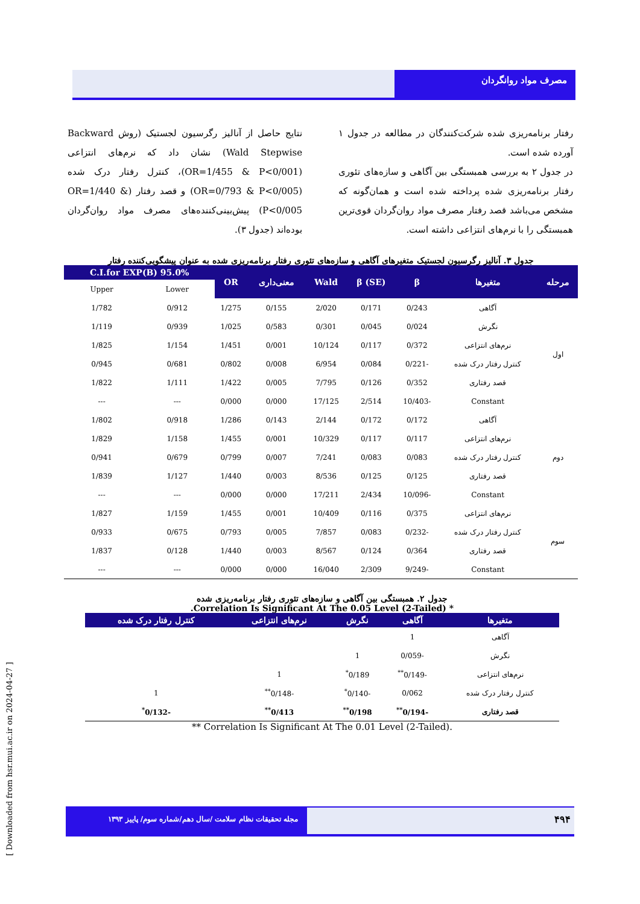مصرف مواد روانگردان
رفتار برنامه‌ریزی شده شرکت‌کنندگان در مطالعه در جدول ۱ آورده شده است.
در جدول ۲ به بررسی همبستگی بین آگاهی و سازه‌های تئوری رفتار برنامه‌ریزی شده پرداخته شده است و همان‌گونه که مشخص می‌باشد قصد رفتار مصرف مواد روان‌گردان قوی‌ترین همبستگی را با نرم‌های انتزاعی داشته است.
نتایج حاصل از آنالیز رگرسیون لجستیک (روش Backward Wald Stepwise) نشان داد که نرم‌های انتزاعی (OR=1/455 & P<0/001)، کنترل رفتار درک شده (OR=0/793 & P<0/005) و قصد رفتار (OR=1/440 & P<0/005) پیش‌بینی‌کننده‌های مصرف مواد روان‌گردان بوده‌اند (جدول ۳).
جدول ۳. آنالیز رگرسیون لجستیک متغیرهای آگاهی و سازه‌های تئوری رفتار برنامه‌ریزی شده به عنوان پیشگویی‌کننده رفتار
| مرحله | متغیرها | β | β (SE) | Wald | معنی‌داری | OR | 95.0% C.I.for EXP(B) | |
| --- | --- | --- | --- | --- | --- | --- | --- | --- |
| | | | | | | | Lower | Upper |
| اول | آگاهی | 0/243 | 0/171 | 2/020 | 0/155 | 1/275 | 0/912 | 1/782 |
| | نگرش | 0/024 | 0/045 | 0/301 | 0/583 | 1/025 | 0/939 | 1/119 |
| | نرم‌های انتزاعی | 0/372 | 0/117 | 10/124 | 0/001 | 1/451 | 1/154 | 1/825 |
| | کنترل رفتار درک شده | -0/221 | 0/084 | 6/954 | 0/008 | 0/802 | 0/681 | 0/945 |
| | قصد رفتاری | 0/352 | 0/126 | 7/795 | 0/005 | 1/422 | 1/111 | 1/822 |
| | Constant | -10/403 | 2/514 | 17/125 | 0/000 | 0/000 | --- | --- |
| دوم | آگاهی | 0/172 | 0/172 | 2/144 | 0/143 | 1/286 | 0/918 | 1/802 |
| | نرم‌های انتزاعی | 0/117 | 0/117 | 10/329 | 0/001 | 1/455 | 1/158 | 1/829 |
| | کنترل رفتار درک شده | 0/083 | 0/083 | 7/241 | 0/007 | 0/799 | 0/679 | 0/941 |
| | قصد رفتاری | 0/125 | 0/125 | 8/536 | 0/003 | 1/440 | 1/127 | 1/839 |
| | Constant | -10/096 | 2/434 | 17/211 | 0/000 | 0/000 | --- | --- |
| سوم | نرم‌های انتزاعی | 0/375 | 0/116 | 10/409 | 0/001 | 1/455 | 1/159 | 1/827 |
| | کنترل رفتار درک شده | -0/232 | 0/083 | 7/857 | 0/005 | 0/793 | 0/675 | 0/933 |
| | قصد رفتاری | 0/364 | 0/124 | 8/567 | 0/003 | 1/440 | 0/128 | 1/837 |
| | Constant | -9/249 | 2/309 | 16/040 | 0/000 | 0/000 | --- | --- |
جدول ۲. همبستگی بین آگاهی و سازه‌های تئوری رفتار برنامه‌ریزی شده
* Correlation Is Significant At The 0.05 Level (2-Tailed).
| متغیرها | آگاهی | نگرش | نرم‌های انتزاعی | کنترل رفتار درک شده |
| --- | --- | --- | --- | --- |
| آگاهی | 1 | | | |
| نگرش | -0/059 | 1 | | |
| نرم‌های انتزاعی | -0/149<sup>**</sup> | 0/189<sup>*</sup> | 1 | |
| کنترل رفتار درک شده | 0/062 | -0/140<sup>*</sup> | -0/148<sup>**</sup> | 1 |
| قصد رفتاری | -0/194<sup>**</sup> | 0/198<sup>**</sup> | 0/413<sup>**</sup> | -0/132<sup>*</sup> |
** Correlation Is Significant At The 0.01 Level (2-Tailed).
مجله تحقیقات نظام سلامت /سال دهم/شماره سوم/ پاییز ۱۳۹۳
۴۹۴
[ Downloaded from hsr.mui.ac.ir on 2024-04-27 ]